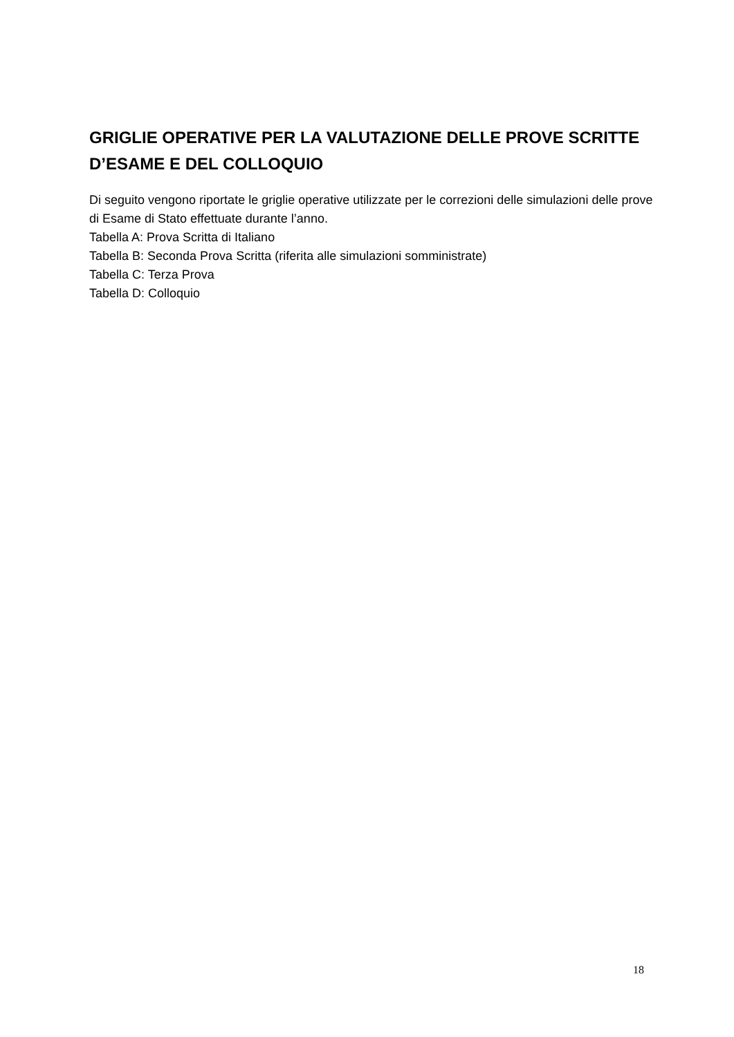GRIGLIE OPERATIVE PER LA VALUTAZIONE DELLE PROVE SCRITTE D’ESAME E DEL COLLOQUIO
Di seguito vengono riportate le griglie operative utilizzate per le correzioni delle simulazioni delle prove di Esame di Stato effettuate durante l’anno.
Tabella A: Prova Scritta di Italiano
Tabella B: Seconda Prova Scritta (riferita alle simulazioni somministrate)
Tabella C: Terza Prova
Tabella D: Colloquio
18